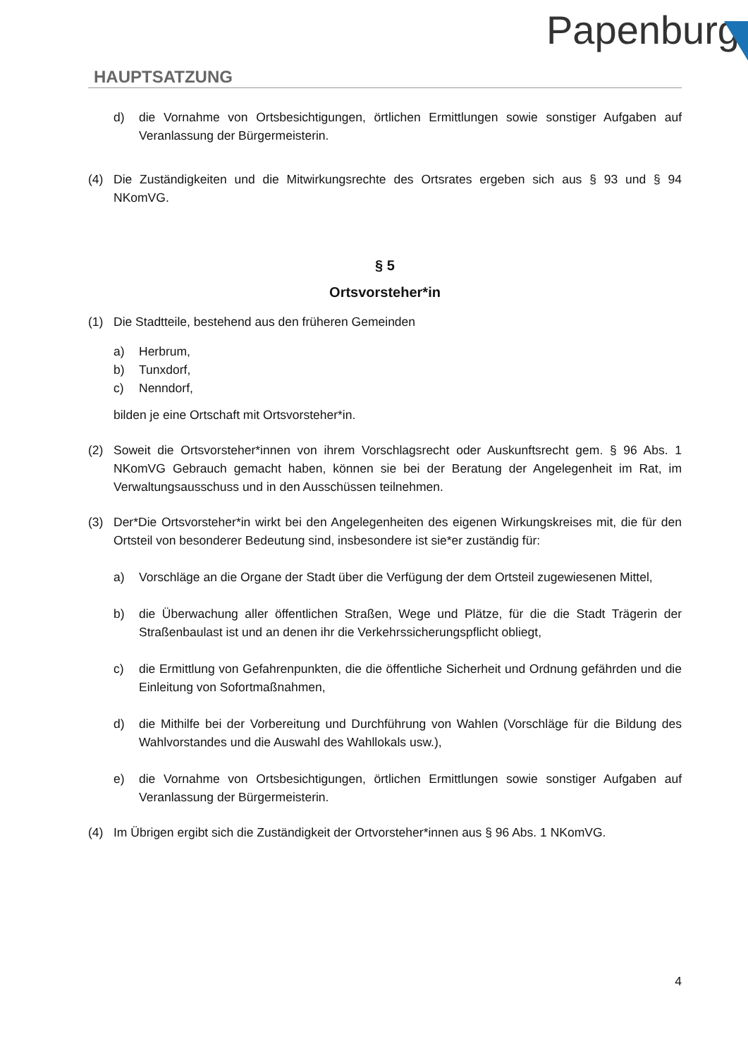HAUPTSATZUNG
Papenburg
d) die Vornahme von Ortsbesichtigungen, örtlichen Ermittlungen sowie sonstiger Aufgaben auf Veranlassung der Bürgermeisterin.
(4) Die Zuständigkeiten und die Mitwirkungsrechte des Ortsrates ergeben sich aus § 93 und § 94 NKomVG.
§ 5
Ortsvorsteher*in
(1) Die Stadtteile, bestehend aus den früheren Gemeinden
a) Herbrum,
b) Tunxdorf,
c) Nenndorf,
bilden je eine Ortschaft mit Ortsvorsteher*in.
(2) Soweit die Ortsvorsteher*innen von ihrem Vorschlagsrecht oder Auskunftsrecht gem. § 96 Abs. 1 NKomVG Gebrauch gemacht haben, können sie bei der Beratung der Angelegenheit im Rat, im Verwaltungsausschuss und in den Ausschüssen teilnehmen.
(3) Der*Die Ortsvorsteher*in wirkt bei den Angelegenheiten des eigenen Wirkungskreises mit, die für den Ortsteil von besonderer Bedeutung sind, insbesondere ist sie*er zuständig für:
a) Vorschläge an die Organe der Stadt über die Verfügung der dem Ortsteil zugewiesenen Mittel,
b) die Überwachung aller öffentlichen Straßen, Wege und Plätze, für die die Stadt Trägerin der Straßenbaulast ist und an denen ihr die Verkehrssicherungspflicht obliegt,
c) die Ermittlung von Gefahrenpunkten, die die öffentliche Sicherheit und Ordnung gefährden und die Einleitung von Sofortmaßnahmen,
d) die Mithilfe bei der Vorbereitung und Durchführung von Wahlen (Vorschläge für die Bildung des Wahlvorstandes und die Auswahl des Wahllokals usw.),
e) die Vornahme von Ortsbesichtigungen, örtlichen Ermittlungen sowie sonstiger Aufgaben auf Veranlassung der Bürgermeisterin.
(4) Im Übrigen ergibt sich die Zuständigkeit der Ortvorsteher*innen aus § 96 Abs. 1 NKomVG.
4